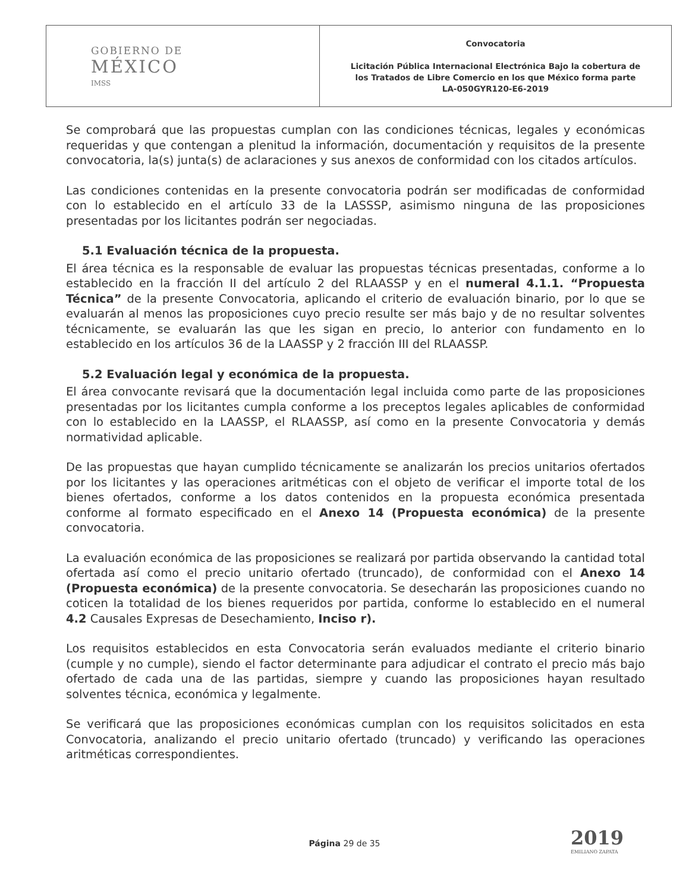| GOBIERNO DE MÉXICO IMSS | Convocatoria Licitación Pública Internacional Electrónica Bajo la cobertura de los Tratados de Libre Comercio en los que México forma parte LA-050GYR120-E6-2019 |
Se comprobará que las propuestas cumplan con las condiciones técnicas, legales y económicas requeridas y que contengan a plenitud la información, documentación y requisitos de la presente convocatoria, la(s) junta(s) de aclaraciones y sus anexos de conformidad con los citados artículos.
Las condiciones contenidas en la presente convocatoria podrán ser modificadas de conformidad con lo establecido en el artículo 33 de la LASSSP, asimismo ninguna de las proposiciones presentadas por los licitantes podrán ser negociadas.
5.1 Evaluación técnica de la propuesta.
El área técnica es la responsable de evaluar las propuestas técnicas presentadas, conforme a lo establecido en la fracción II del artículo 2 del RLAASSP y en el numeral 4.1.1. “Propuesta Técnica” de la presente Convocatoria, aplicando el criterio de evaluación binario, por lo que se evaluarán al menos las proposiciones cuyo precio resulte ser más bajo y de no resultar solventes técnicamente, se evaluarán las que les sigan en precio, lo anterior con fundamento en lo establecido en los artículos 36 de la LAASSP y 2 fracción III del RLAASSP.
5.2 Evaluación legal y económica de la propuesta.
El área convocante revisará que la documentación legal incluida como parte de las proposiciones presentadas por los licitantes cumpla conforme a los preceptos legales aplicables de conformidad con lo establecido en la LAASSP, el RLAASSP, así como en la presente Convocatoria y demás normatividad aplicable.
De las propuestas que hayan cumplido técnicamente se analizarán los precios unitarios ofertados por los licitantes y las operaciones aritméticas con el objeto de verificar el importe total de los bienes ofertados, conforme a los datos contenidos en la propuesta económica presentada conforme al formato especificado en el Anexo 14 (Propuesta económica) de la presente convocatoria.
La evaluación económica de las proposiciones se realizará por partida observando la cantidad total ofertada así como el precio unitario ofertado (truncado), de conformidad con el Anexo 14 (Propuesta económica) de la presente convocatoria. Se desecharán las proposiciones cuando no coticen la totalidad de los bienes requeridos por partida, conforme lo establecido en el numeral 4.2 Causales Expresas de Desechamiento, Inciso r).
Los requisitos establecidos en esta Convocatoria serán evaluados mediante el criterio binario (cumple y no cumple), siendo el factor determinante para adjudicar el contrato el precio más bajo ofertado de cada una de las partidas, siempre y cuando las proposiciones hayan resultado solventes técnica, económica y legalmente.
Se verificará que las proposiciones económicas cumplan con los requisitos solicitados en esta Convocatoria, analizando el precio unitario ofertado (truncado) y verificando las operaciones aritméticas correspondientes.
Página 29 de 35
2019
EMILIANO ZAPATA